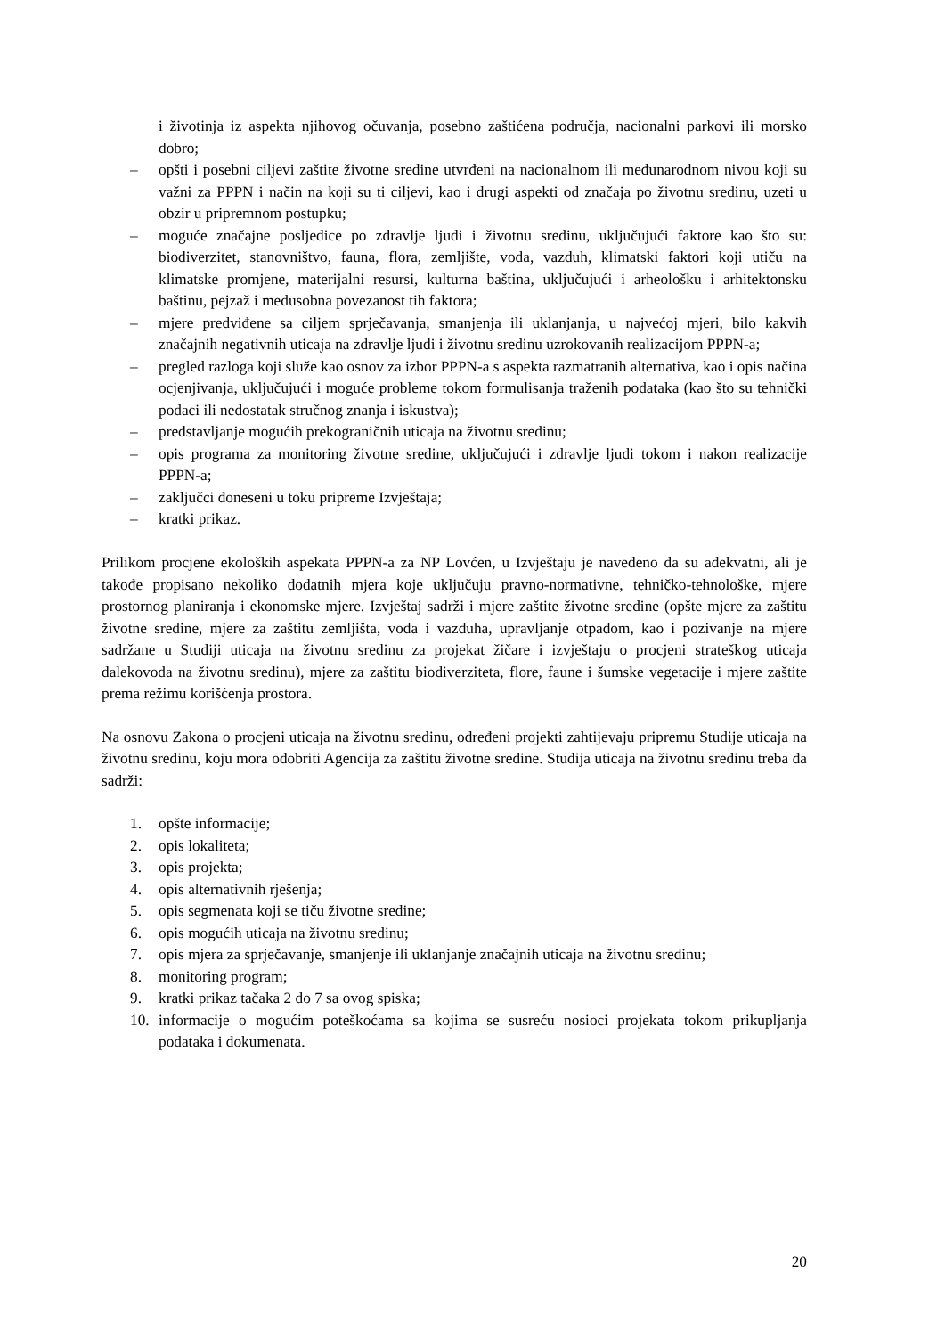i životinja iz aspekta njihovog očuvanja, posebno zaštićena područja, nacionalni parkovi ili morsko dobro;
– opšti i posebni ciljevi zaštite životne sredine utvrđeni na nacionalnom ili međunarodnom nivou koji su važni za PPPN i način na koji su ti ciljevi, kao i drugi aspekti od značaja po životnu sredinu, uzeti u obzir u pripremnom postupku;
– moguće značajne posljedice po zdravlje ljudi i životnu sredinu, uključujući faktore kao što su: biodiverzitet, stanovništvo, fauna, flora, zemljište, voda, vazduh, klimatski faktori koji utiču na klimatske promjene, materijalni resursi, kulturna baština, uključujući i arheološku i arhitektonsku baštinu, pejzaž i međusobna povezanost tih faktora;
– mjere predviđene sa ciljem sprječavanja, smanjenja ili uklanjanja, u najvećoj mjeri, bilo kakvih značajnih negativnih uticaja na zdravlje ljudi i životnu sredinu uzrokovanih realizacijom PPPN-a;
– pregled razloga koji služe kao osnov za izbor PPPN-a s aspekta razmatranih alternativa, kao i opis načina ocjenjivanja, uključujući i moguće probleme tokom formulisanja traženih podataka (kao što su tehnički podaci ili nedostatak stručnog znanja i iskustva);
– predstavljanje mogućih prekograničnih uticaja na životnu sredinu;
– opis programa za monitoring životne sredine, uključujući i zdravlje ljudi tokom i nakon realizacije PPPN-a;
– zaključci doneseni u toku pripreme Izvještaja;
– kratki prikaz.
Prilikom procjene ekoloških aspekata PPPN-a za NP Lovćen, u Izvještaju je navedeno da su adekvatni, ali je takođe propisano nekoliko dodatnih mjera koje uključuju pravno-normativne, tehničko-tehnološke, mjere prostornog planiranja i ekonomske mjere. Izvještaj sadrži i mjere zaštite životne sredine (opšte mjere za zaštitu životne sredine, mjere za zaštitu zemljišta, voda i vazduha, upravljanje otpadom, kao i pozivanje na mjere sadržane u Studiji uticaja na životnu sredinu za projekat žičare i izvještaju o procjeni strateškog uticaja dalekovoda na životnu sredinu), mjere za zaštitu biodiverziteta, flore, faune i šumske vegetacije i mjere zaštite prema režimu korišćenja prostora.
Na osnovu Zakona o procjeni uticaja na životnu sredinu, određeni projekti zahtijevaju pripremu Studije uticaja na životnu sredinu, koju mora odobriti Agencija za zaštitu životne sredine. Studija uticaja na životnu sredinu treba da sadrži:
1. opšte informacije;
2. opis lokaliteta;
3. opis projekta;
4. opis alternativnih rješenja;
5. opis segmenata koji se tiču životne sredine;
6. opis mogućih uticaja na životnu sredinu;
7. opis mjera za sprječavanje, smanjenje ili uklanjanje značajnih uticaja na životnu sredinu;
8. monitoring program;
9. kratki prikaz tačaka 2 do 7 sa ovog spiska;
10. informacije o mogućim poteškoćama sa kojima se susreću nosioci projekata tokom prikupljanja podataka i dokumenata.
20